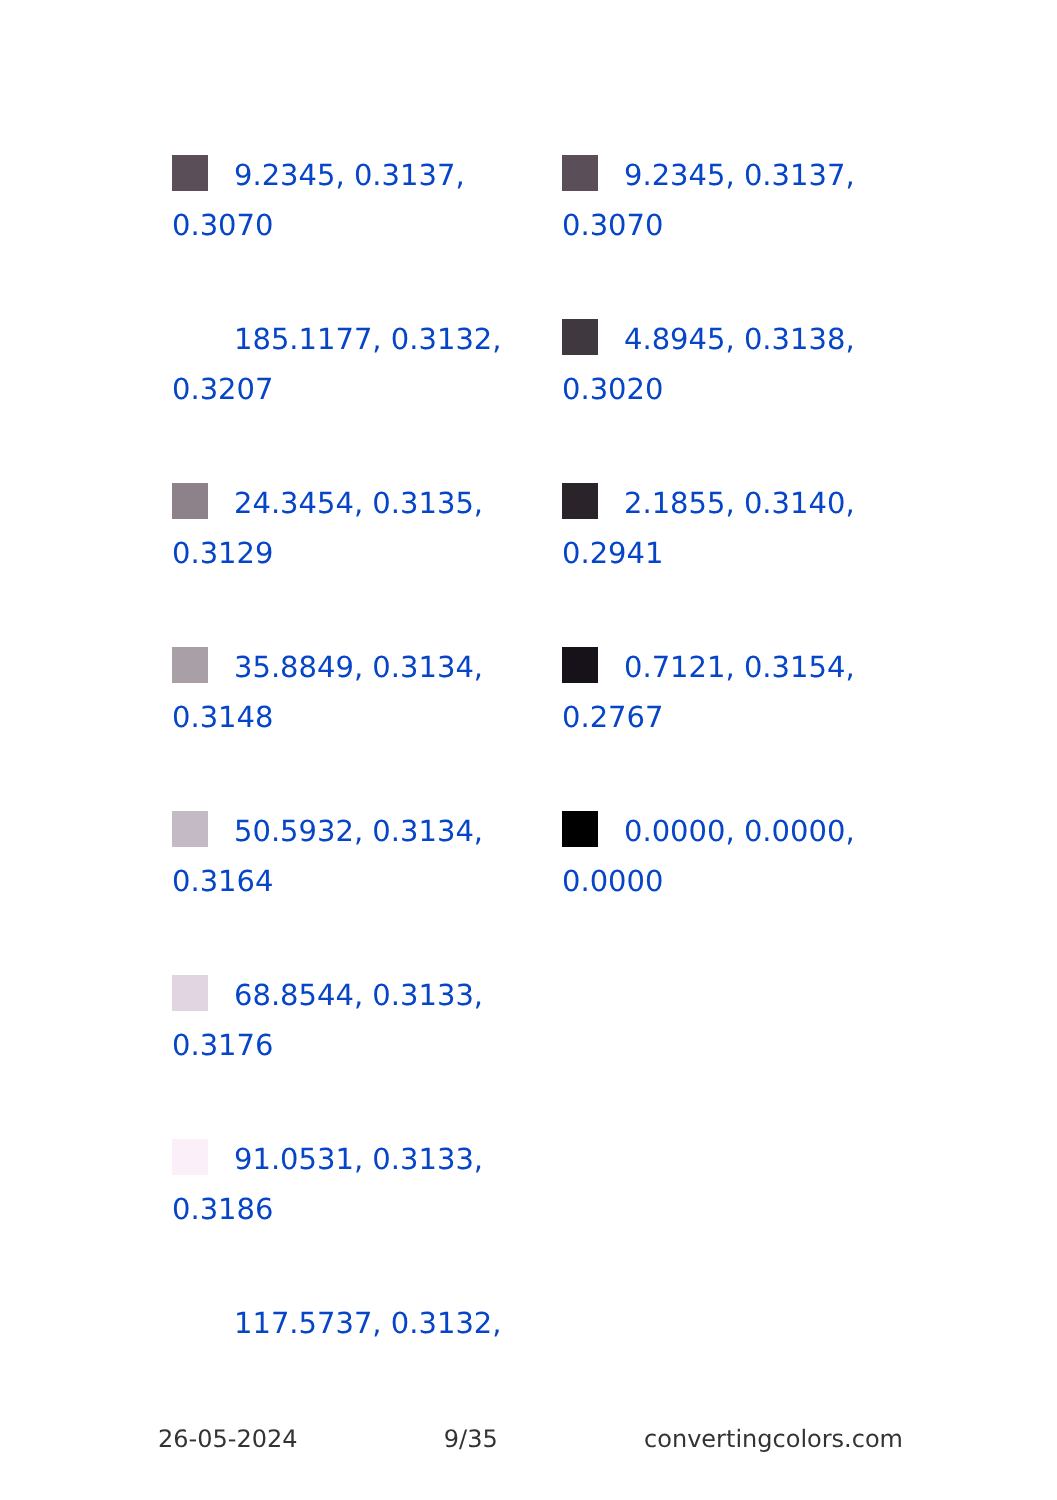9.2345, 0.3137,
0.3070
185.1177, 0.3132,
0.3207
24.3454, 0.3135,
0.3129
35.8849, 0.3134,
0.3148
50.5932, 0.3134,
0.3164
68.8544, 0.3133,
0.3176
91.0531, 0.3133,
0.3186
117.5737, 0.3132,
9.2345, 0.3137,
0.3070
4.8945, 0.3138,
0.3020
2.1855, 0.3140,
0.2941
0.7121, 0.3154,
0.2767
0.0000, 0.0000,
0.0000
26-05-2024 9/35 convertingcolors.com